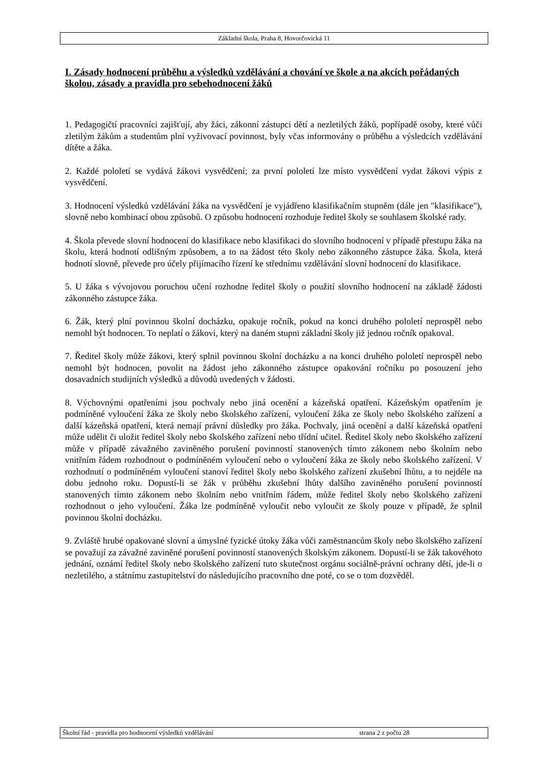Základní škola, Praha 8, Hovorčovická 11
I. Zásady hodnocení průběhu a výsledků vzdělávání a chování ve škole a na akcích pořádaných školou, zásady a pravidla pro sebehodnocení žáků
1. Pedagogičtí pracovníci zajišťují, aby žáci, zákonní zástupci dětí a nezletilých žáků, popřípadě osoby, které vůči zletilým žákům a studentům plní vyživovací povinnost, byly včas informovány o průběhu a výsledcích vzdělávání dítěte a žáka.
2. Každé pololetí se vydává žákovi vysvědčení; za první pololetí lze místo vysvědčení vydat žákovi výpis z vysvědčení.
3. Hodnocení výsledků vzdělávání žáka na vysvědčení je vyjádřeno klasifikačním stupněm (dále jen "klasifikace"), slovně nebo kombinací obou způsobů. O způsobu hodnocení rozhoduje ředitel školy se souhlasem školské rady.
4. Škola převede slovní hodnocení do klasifikace nebo klasifikaci do slovního hodnocení v případě přestupu žáka na školu, která hodnotí odlišným způsobem, a to na žádost této školy nebo zákonného zástupce žáka. Škola, která hodnotí slovně, převede pro účely přijímacího řízení ke střednímu vzdělávání slovní hodnocení do klasifikace.
5. U žáka s vývojovou poruchou učení rozhodne ředitel školy o použití slovního hodnocení na základě žádosti zákonného zástupce žáka.
6. Žák, který plní povinnou školní docházku, opakuje ročník, pokud na konci druhého pololetí neprospěl nebo nemohl být hodnocen. To neplatí o žákovi, který na daném stupni základní školy již jednou ročník opakoval.
7. Ředitel školy může žákovi, který splnil povinnou školní docházku a na konci druhého pololetí neprospěl nebo nemohl být hodnocen, povolit na žádost jeho zákonného zástupce opakování ročníku po posouzení jeho dosavadních studijních výsledků a důvodů uvedených v žádosti.
8. Výchovnými opatřeními jsou pochvaly nebo jiná ocenění a kázeňská opatření. Kázeňským opatřením je podmíněné vyloučení žáka ze školy nebo školského zařízení, vyloučení žáka ze školy nebo školského zařízení a další kázeňská opatření, která nemají právní důsledky pro žáka. Pochvaly, jiná ocenění a další kázeňská opatření může udělit či uložit ředitel školy nebo školského zařízení nebo třídní učitel. Ředitel školy nebo školského zařízení může v případě závažného zaviněného porušení povinností stanovených tímto zákonem nebo školním nebo vnitřním řádem rozhodnout o podmíněném vyloučení nebo o vyloučení žáka ze školy nebo školského zařízení. V rozhodnutí o podmíněném vyloučení stanoví ředitel školy nebo školského zařízení zkušební lhůtu, a to nejdéle na dobu jednoho roku. Dopustí-li se žák v průběhu zkušební lhůty dalšího zaviněného porušení povinností stanovených tímto zákonem nebo školním nebo vnitřním řádem, může ředitel školy nebo školského zařízení rozhodnout o jeho vyloučení. Žáka lze podmíněně vyloučit nebo vyloučit ze školy pouze v případě, že splnil povinnou školní docházku.
9. Zvláště hrubé opakované slovní a úmyslné fyzické útoky žáka vůči zaměstnancům školy nebo školského zařízení se považují za závažné zaviněné porušení povinností stanovených školským zákonem. Dopustí-li se žák takovéhoto jednání, oznámí ředitel školy nebo školského zařízení tuto skutečnost orgánu sociálně-právní ochrany dětí, jde-li o nezletilého, a státnímu zastupitelství do následujícího pracovního dne poté, co se o tom dozvěděl.
Školní řád - pravidla pro hodnocení výsledků vzdělávání strana 2 z počtu 28